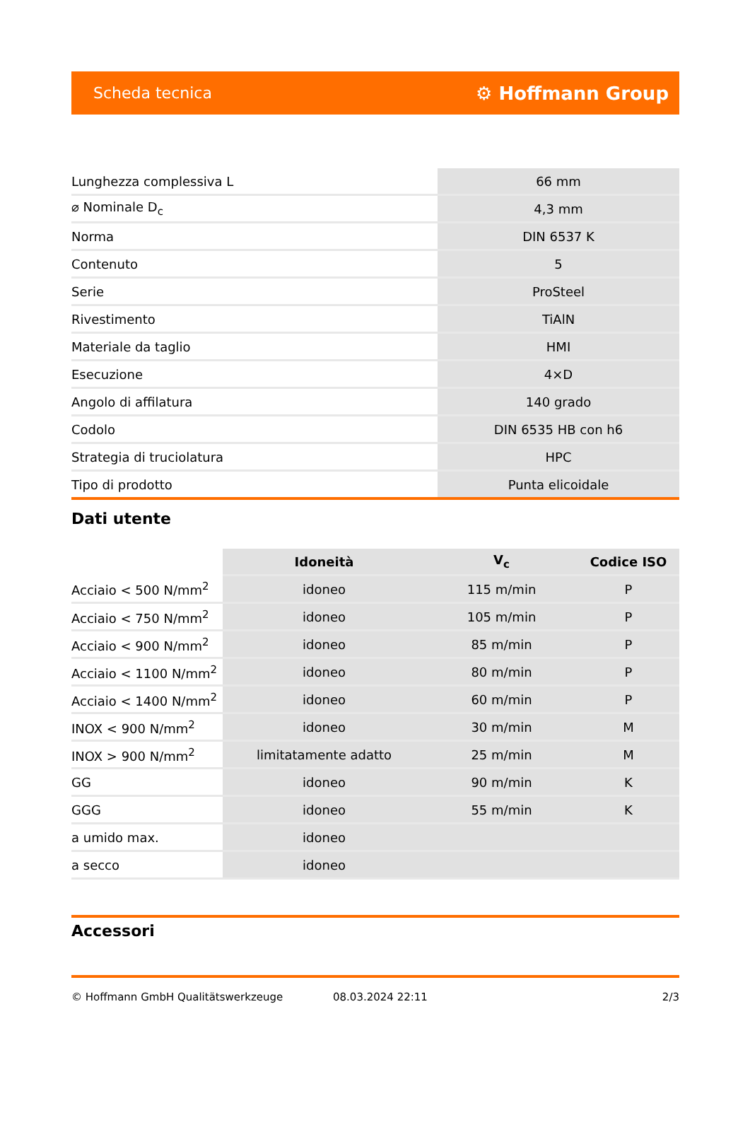Scheda tecnica ⚙ Hoffmann Group
| Lunghezza complessiva L | 66 mm |
| ⌀ Nominale D<sub>c</sub> | 4,3 mm |
| Norma | DIN 6537 K |
| Contenuto | 5 |
| Serie | ProSteel |
| Rivestimento | TiAlN |
| Materiale da taglio | HMI |
| Esecuzione | 4×D |
| Angolo di affilatura | 140 grado |
| Codolo | DIN 6535 HB con h6 |
| Strategia di truciolatura | HPC |
| Tipo di prodotto | Punta elicoidale |
Dati utente
| | Idoneità | V<sub>c</sub> | Codice ISO |
| --- | --- | --- | --- |
| Acciaio < 500 N/mm<sup>2</sup> | idoneo | 115 m/min | P |
| Acciaio < 750 N/mm<sup>2</sup> | idoneo | 105 m/min | P |
| Acciaio < 900 N/mm<sup>2</sup> | idoneo | 85 m/min | P |
| Acciaio < 1100 N/mm<sup>2</sup> | idoneo | 80 m/min | P |
| Acciaio < 1400 N/mm<sup>2</sup> | idoneo | 60 m/min | P |
| INOX < 900 N/mm<sup>2</sup> | idoneo | 30 m/min | M |
| INOX > 900 N/mm<sup>2</sup> | limitatamente adatto | 25 m/min | M |
| GG | idoneo | 90 m/min | K |
| GGG | idoneo | 55 m/min | K |
| a umido max. | idoneo | | |
| a secco | idoneo | | |
Accessori
© Hoffmann GmbH Qualitätswerkzeuge 08.03.2024 22:11 2/3